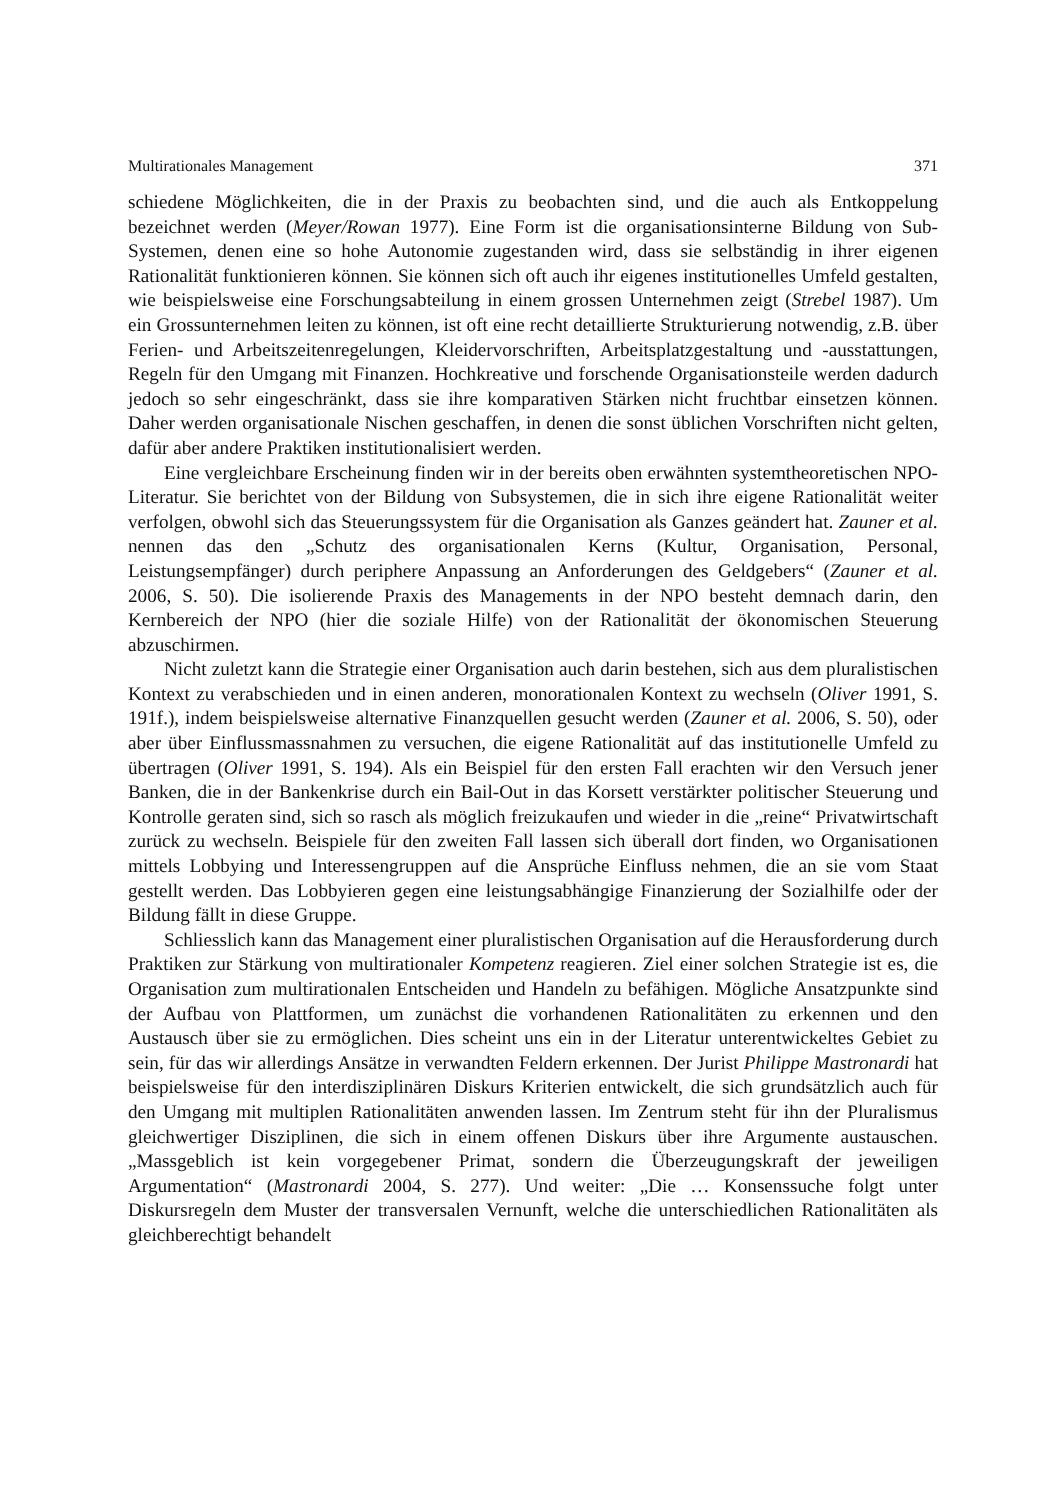Multirationales Management 371
schiedene Möglichkeiten, die in der Praxis zu beobachten sind, und die auch als Entkoppelung bezeichnet werden (Meyer/Rowan 1977). Eine Form ist die organisationsinterne Bildung von Sub-Systemen, denen eine so hohe Autonomie zugestanden wird, dass sie selbständig in ihrer eigenen Rationalität funktionieren können. Sie können sich oft auch ihr eigenes institutionelles Umfeld gestalten, wie beispielsweise eine Forschungsabteilung in einem grossen Unternehmen zeigt (Strebel 1987). Um ein Grossunternehmen leiten zu können, ist oft eine recht detaillierte Strukturierung notwendig, z.B. über Ferien- und Arbeitszeitenregelungen, Kleidervorschriften, Arbeitsplatzgestaltung und -ausstattungen, Regeln für den Umgang mit Finanzen. Hochkreative und forschende Organisationsteile werden dadurch jedoch so sehr eingeschränkt, dass sie ihre komparativen Stärken nicht fruchtbar einsetzen können. Daher werden organisationale Nischen geschaffen, in denen die sonst üblichen Vorschriften nicht gelten, dafür aber andere Praktiken institutionalisiert werden.
Eine vergleichbare Erscheinung finden wir in der bereits oben erwähnten systemtheoretischen NPO-Literatur. Sie berichtet von der Bildung von Subsystemen, die in sich ihre eigene Rationalität weiter verfolgen, obwohl sich das Steuerungssystem für die Organisation als Ganzes geändert hat. Zauner et al. nennen das den „Schutz des organisationalen Kerns (Kultur, Organisation, Personal, Leistungsempfänger) durch periphere Anpassung an Anforderungen des Geldgebers“ (Zauner et al. 2006, S. 50). Die isolierende Praxis des Managements in der NPO besteht demnach darin, den Kernbereich der NPO (hier die soziale Hilfe) von der Rationalität der ökonomischen Steuerung abzuschirmen.
Nicht zuletzt kann die Strategie einer Organisation auch darin bestehen, sich aus dem pluralistischen Kontext zu verabschieden und in einen anderen, monorationalen Kontext zu wechseln (Oliver 1991, S. 191f.), indem beispielsweise alternative Finanzquellen gesucht werden (Zauner et al. 2006, S. 50), oder aber über Einflussmassnahmen zu versuchen, die eigene Rationalität auf das institutionelle Umfeld zu übertragen (Oliver 1991, S. 194). Als ein Beispiel für den ersten Fall erachten wir den Versuch jener Banken, die in der Bankenkrise durch ein Bail-Out in das Korsett verstärkter politischer Steuerung und Kontrolle geraten sind, sich so rasch als möglich freizukaufen und wieder in die „reine“ Privatwirtschaft zurück zu wechseln. Beispiele für den zweiten Fall lassen sich überall dort finden, wo Organisationen mittels Lobbying und Interessengruppen auf die Ansprüche Einfluss nehmen, die an sie vom Staat gestellt werden. Das Lobbyieren gegen eine leistungsabhängige Finanzierung der Sozialhilfe oder der Bildung fällt in diese Gruppe.
Schliesslich kann das Management einer pluralistischen Organisation auf die Herausforderung durch Praktiken zur Stärkung von multirationaler Kompetenz reagieren. Ziel einer solchen Strategie ist es, die Organisation zum multirationalen Entscheiden und Handeln zu befähigen. Mögliche Ansatzpunkte sind der Aufbau von Plattformen, um zunächst die vorhandenen Rationalitäten zu erkennen und den Austausch über sie zu ermöglichen. Dies scheint uns ein in der Literatur unterentwickeltes Gebiet zu sein, für das wir allerdings Ansätze in verwandten Feldern erkennen. Der Jurist Philippe Mastronardi hat beispielsweise für den interdisziplinären Diskurs Kriterien entwickelt, die sich grundsätzlich auch für den Umgang mit multiplen Rationalitäten anwenden lassen. Im Zentrum steht für ihn der Pluralismus gleichwertiger Disziplinen, die sich in einem offenen Diskurs über ihre Argumente austauschen. „Massgeblich ist kein vorgegebener Primat, sondern die Überzeugungskraft der jeweiligen Argumentation“ (Mastronardi 2004, S. 277). Und weiter: „Die … Konsenssuche folgt unter Diskursregeln dem Muster der transversalen Vernunft, welche die unterschiedlichen Rationalitäten als gleichberechtigt behandelt